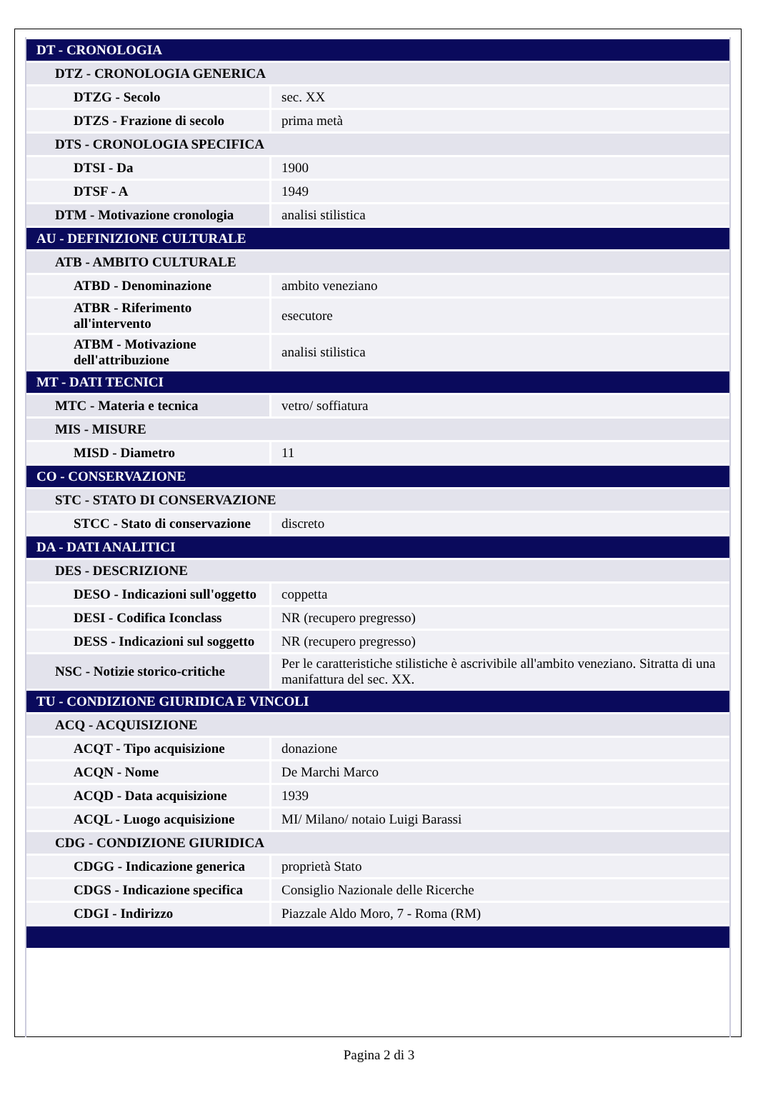| DT - CRONOLOGIA | |
| DTZ - CRONOLOGIA GENERICA | |
| DTZG - Secolo | sec. XX |
| DTZS - Frazione di secolo | prima metà |
| DTS - CRONOLOGIA SPECIFICA | |
| DTSI - Da | 1900 |
| DTSF - A | 1949 |
| DTM - Motivazione cronologia | analisi stilistica |
| AU - DEFINIZIONE CULTURALE | |
| ATB - AMBITO CULTURALE | |
| ATBD - Denominazione | ambito veneziano |
| ATBR - Riferimento all'intervento | esecutore |
| ATBM - Motivazione dell'attribuzione | analisi stilistica |
| MT - DATI TECNICI | |
| MTC - Materia e tecnica | vetro/ soffiatura |
| MIS - MISURE | |
| MISD - Diametro | 11 |
| CO - CONSERVAZIONE | |
| STC - STATO DI CONSERVAZIONE | |
| STCC - Stato di conservazione | discreto |
| DA - DATI ANALITICI | |
| DES - DESCRIZIONE | |
| DESO - Indicazioni sull'oggetto | coppetta |
| DESI - Codifica Iconclass | NR (recupero pregresso) |
| DESS - Indicazioni sul soggetto | NR (recupero pregresso) |
| NSC - Notizie storico-critiche | Per le caratteristiche stilistiche è ascrivibile all'ambito veneziano. Sitratta di una manifattura del sec. XX. |
| TU - CONDIZIONE GIURIDICA E VINCOLI | |
| ACQ - ACQUISIZIONE | |
| ACQT - Tipo acquisizione | donazione |
| ACQN - Nome | De Marchi Marco |
| ACQD - Data acquisizione | 1939 |
| ACQL - Luogo acquisizione | MI/ Milano/ notaio Luigi Barassi |
| CDG - CONDIZIONE GIURIDICA | |
| CDGG - Indicazione generica | proprietà Stato |
| CDGS - Indicazione specifica | Consiglio Nazionale delle Ricerche |
| CDGI - Indirizzo | Piazzale Aldo Moro, 7 - Roma (RM) |
Pagina 2 di 3